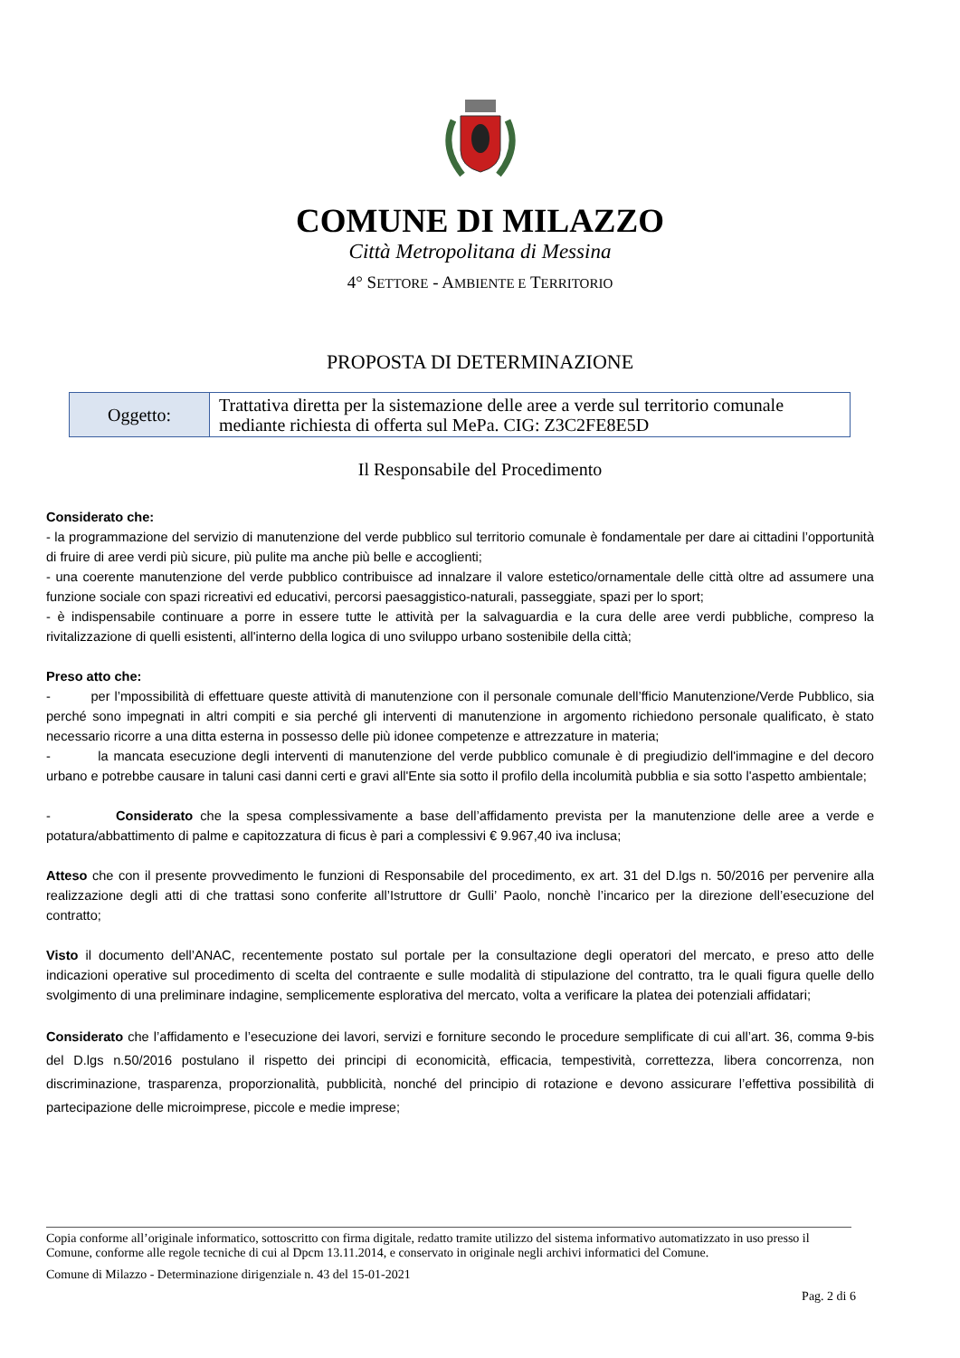COMUNE DI MILAZZO
Città Metropolitana di Messina
4° SETTORE - AMBIENTE E TERRITORIO
PROPOSTA DI DETERMINAZIONE
| Oggetto: | Trattativa diretta per la sistemazione delle aree a verde sul territorio comunale mediante richiesta di offerta sul MePa. CIG: Z3C2FE8E5D |
Il Responsabile del Procedimento
Considerato che:
- la programmazione del servizio di manutenzione del verde pubblico sul territorio comunale è fondamentale per dare ai cittadini l’opportunità di fruire di aree verdi più sicure, più pulite ma anche più belle e accoglienti;
- una coerente manutenzione del verde pubblico contribuisce ad innalzare il valore estetico/ornamentale delle città oltre ad assumere una funzione sociale con spazi ricreativi ed educativi, percorsi paesaggistico-naturali, passeggiate, spazi per lo sport;
- è indispensabile continuare a porre in essere tutte le attività per la salvaguardia e la cura delle aree verdi pubbliche, compreso la rivitalizzazione di quelli esistenti, all'interno della logica di uno sviluppo urbano sostenibile della città;
Preso atto che:
- per l’mpossibilità di effettuare queste attività di manutenzione con il personale comunale dell’fficio Manutenzione/Verde Pubblico, sia perché sono impegnati in altri compiti e sia perché gli interventi di manutenzione in argomento richiedono personale qualificato, è stato necessario ricorre a una ditta esterna in possesso delle più idonee competenze e attrezzature in materia;
- la mancata esecuzione degli interventi di manutenzione del verde pubblico comunale è di pregiudizio dell'immagine e del decoro urbano e potrebbe causare in taluni casi danni certi e gravi all'Ente sia sotto il profilo della incolumità pubblia e sia sotto l'aspetto ambientale;
- Considerato che la spesa complessivamente a base dell’affidamento prevista per la manutenzione delle aree a verde e potatura/abbattimento di palme e capitozzatura di ficus è pari a complessivi € 9.967,40 iva inclusa;
Atteso che con il presente provvedimento le funzioni di Responsabile del procedimento, ex art. 31 del D.lgs n. 50/2016 per pervenire alla realizzazione degli atti di che trattasi sono conferite all’Istruttore dr Gulli’ Paolo, nonchè l’incarico per la direzione dell’esecuzione del contratto;
Visto il documento dell’ANAC, recentemente postato sul portale per la consultazione degli operatori del mercato, e preso atto delle indicazioni operative sul procedimento di scelta del contraente e sulle modalità di stipulazione del contratto, tra le quali figura quelle dello svolgimento di una preliminare indagine, semplicemente esplorativa del mercato, volta a verificare la platea dei potenziali affidatari;
Considerato che l’affidamento e l’esecuzione dei lavori, servizi e forniture secondo le procedure semplificate di cui all’art. 36, comma 9-bis del D.lgs n.50/2016 postulano il rispetto dei principi di economicità, efficacia, tempestività, correttezza, libera concorrenza, non discriminazione, trasparenza, proporzionalità, pubblicità, nonché del principio di rotazione e devono assicurare l’effettiva possibilità di partecipazione delle microimprese, piccole e medie imprese;
Copia conforme all’originale informatico, sottoscritto con firma digitale, redatto tramite utilizzo del sistema informativo automatizzato in uso presso il Comune, conforme alle regole tecniche di cui al Dpcm 13.11.2014, e conservato in originale negli archivi informatici del Comune.
Comune di Milazzo - Determinazione dirigenziale n. 43 del 15-01-2021
Pag. 2 di 6